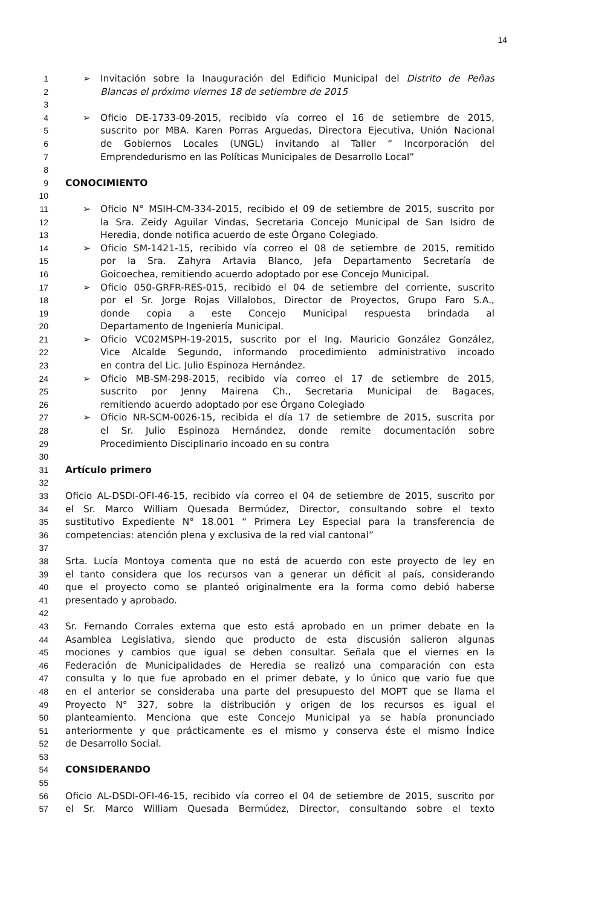14
1 ➢ Invitación sobre la Inauguración del Edificio Municipal del Distrito de Peñas
2 Blancas el próximo viernes 18 de setiembre de 2015
3
4 ➢ Oficio DE-1733-09-2015, recibido vía correo el 16 de setiembre de 2015,
5 suscrito por MBA. Karen Porras Arguedas, Directora Ejecutiva, Unión Nacional
6 de Gobiernos Locales (UNGL) invitando al Taller “ Incorporación del
7 Emprendedurismo en las Políticas Municipales de Desarrollo Local”
8
9 CONOCIMIENTO
10
11 ➢ Oficio N° MSIH-CM-334-2015, recibido el 09 de setiembre de 2015, suscrito por
12 la Sra. Zeidy Aguilar Vindas, Secretaria Concejo Municipal de San Isidro de
13 Heredia, donde notifica acuerdo de este Órgano Colegiado.
14 ➢ Oficio SM-1421-15, recibido vía correo el 08 de setiembre de 2015, remitido
15 por la Sra. Zahyra Artavia Blanco, Jefa Departamento Secretaría de
16 Goicoechea, remitiendo acuerdo adoptado por ese Concejo Municipal.
17 ➢ Oficio 050-GRFR-RES-015, recibido el 04 de setiembre del corriente, suscrito
18 por el Sr. Jorge Rojas Villalobos, Director de Proyectos, Grupo Faro S.A.,
19 donde copia a este Concejo Municipal respuesta brindada al
20 Departamento de Ingeniería Municipal.
21 ➢ Oficio VC02MSPH-19-2015, suscrito por el Ing. Mauricio González González,
22 Vice Alcalde Segundo, informando procedimiento administrativo incoado
23 en contra del Lic. Julio Espinoza Hernández.
24 ➢ Oficio MB-SM-298-2015, recibido vía correo el 17 de setiembre de 2015,
25 suscrito por Jenny Mairena Ch., Secretaria Municipal de Bagaces,
26 remitiendo acuerdo adoptado por ese Órgano Colegiado
27 ➢ Oficio NR-SCM-0026-15, recibida el día 17 de setiembre de 2015, suscrita por
28 el Sr. Julio Espinoza Hernández, donde remite documentación sobre
29 Procedimiento Disciplinario incoado en su contra
30
31 Artículo primero
32
33 Oficio AL-DSDI-OFI-46-15, recibido vía correo el 04 de setiembre de 2015, suscrito por
34 el Sr. Marco William Quesada Bermúdez, Director, consultando sobre el texto
35 sustitutivo Expediente N° 18.001 “ Primera Ley Especial para la transferencia de
36 competencias: atención plena y exclusiva de la red vial cantonal”
37
38 Srta. Lucía Montoya comenta que no está de acuerdo con este proyecto de ley en
39 el tanto considera que los recursos van a generar un déficit al país, considerando
40 que el proyecto como se planteó originalmente era la forma como debió haberse
41 presentado y aprobado.
42
43 Sr. Fernando Corrales externa que esto está aprobado en un primer debate en la
44 Asamblea Legislativa, siendo que producto de esta discusión salieron algunas
45 mociones y cambios que igual se deben consultar. Señala que el viernes en la
46 Federación de Municipalidades de Heredia se realizó una comparación con esta
47 consulta y lo que fue aprobado en el primer debate, y lo único que vario fue que
48 en el anterior se consideraba una parte del presupuesto del MOPT que se llama el
49 Proyecto N° 327, sobre la distribución y origen de los recursos es igual el
50 planteamiento. Menciona que este Concejo Municipal ya se había pronunciado
51 anteriormente y que prácticamente es el mismo y conserva éste el mismo Índice
52 de Desarrollo Social.
53
54 CONSIDERANDO
55
56 Oficio AL-DSDI-OFI-46-15, recibido vía correo el 04 de setiembre de 2015, suscrito por
57 el Sr. Marco William Quesada Bermúdez, Director, consultando sobre el texto